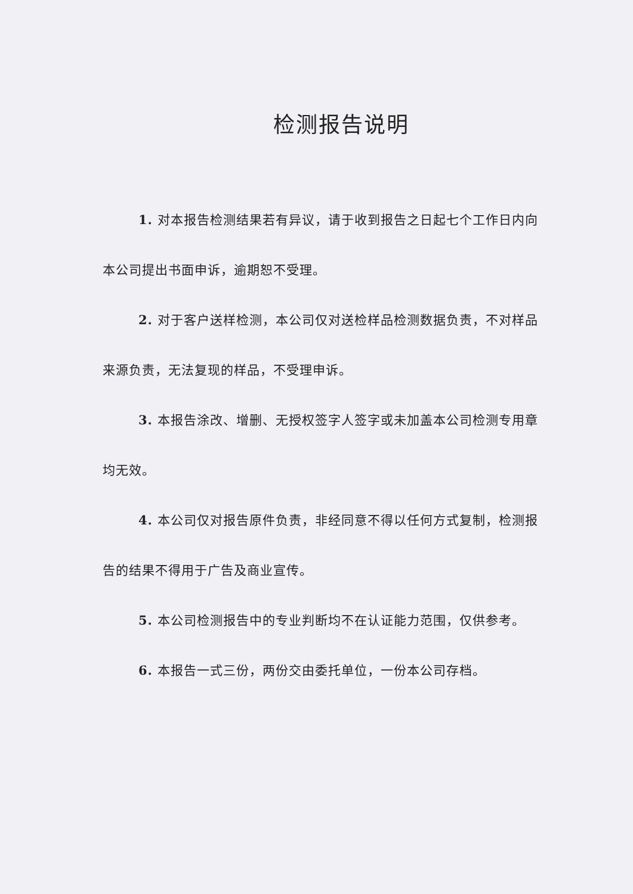检测报告说明
1. 对本报告检测结果若有异议，请于收到报告之日起七个工作日内向本公司提出书面申诉，逾期恕不受理。
2. 对于客户送样检测，本公司仅对送检样品检测数据负责，不对样品来源负责，无法复现的样品，不受理申诉。
3. 本报告涂改、增删、无授权签字人签字或未加盖本公司检测专用章均无效。
4. 本公司仅对报告原件负责，非经同意不得以任何方式复制，检测报告的结果不得用于广告及商业宣传。
5. 本公司检测报告中的专业判断均不在认证能力范围，仅供参考。
6. 本报告一式三份，两份交由委托单位，一份本公司存档。